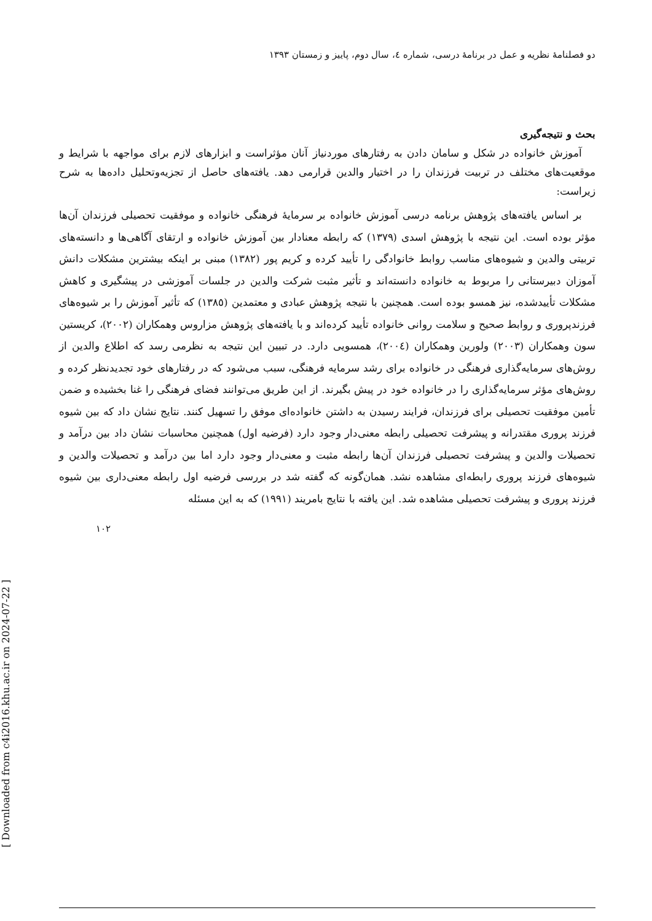دو فصلنامهٔ نظریه و عمل در برنامهٔ درسی، شماره ٤، سال دوم، پاییز و زمستان ١٣٩٣
بحث و نتیجه‌گیری
آموزش خانواده در شکل و سامان دادن به رفتارهای موردنیاز آنان مؤثراست و ابزارهای لازم برای مواجهه با شرایط و موقعیت‌های مختلف در تربیت فرزندان را در اختیار والدین قرارمی دهد. یافته‌های حاصل از تجزیه‌وتحلیل داده‌ها به شرح زیراست:
بر اساس یافته‌های پژوهش برنامه درسی آموزش خانواده بر سرمایهٔ فرهنگی خانواده و موفقیت تحصیلی فرزندان آن‌ها مؤثر بوده است. این نتیجه با پژوهش اسدی (١٣٧٩) که رابطه معنادار بین آموزش خانواده و ارتقای آگاهی‌ها و دانسته‌های تربیتی والدین و شیوه‌های مناسب روابط خانوادگی را تأیید کرده و کریم پور (١٣٨٢) مبنی بر اینکه بیشترین مشکلات دانش آموزان دبیرستانی را مربوط به خانواده دانسته‌اند و تأثیر مثبت شرکت والدین در جلسات آموزشی در پیشگیری و کاهش مشکلات تأییدشده، نیز همسو بوده است. همچنین با نتیجه پژوهش عبادی و معتمدین (١٣٨٥) که تأثیر آموزش را بر شیوه‌های فرزندپروری و روابط صحیح و سلامت روانی خانواده تأیید کرده‌اند و با یافته‌های پژوهش مزاروس وهمکاران (٢٠٠٢)، کریستین سون وهمکاران (٢٠٠٣) ولورین وهمکاران (٢٠٠٤)، همسویی دارد. در تبیین این نتیجه به نظرمی رسد که اطلاع والدین از روش‌های سرمایه‌گذاری فرهنگی در خانواده برای رشد سرمایه فرهنگی، سبب می‌شود که در رفتارهای خود تجدیدنظر کرده و روش‌های مؤثر سرمایه‌گذاری را در خانواده خود در پیش بگیرند. از این طریق می‌توانند فضای فرهنگی را غنا بخشیده و ضمن تأمین موفقیت تحصیلی برای فرزندان، فرایند رسیدن به داشتن خانواده‌ای موفق را تسهیل کنند. نتایج نشان داد که بین شیوه فرزند پروری مقتدرانه و پیشرفت تحصیلی رابطه معنی‌دار وجود دارد (فرضیه اول) همچنین محاسبات نشان داد بین درآمد و تحصیلات والدین و پیشرفت تحصیلی فرزندان آن‌ها رابطه مثبت و معنی‌دار وجود دارد اما بین درآمد و تحصیلات والدین و شیوه‌های فرزند پروری رابطه‌ای مشاهده نشد. همان‌گونه که گفته شد در بررسی فرضیه اول رابطه معنی‌داری بین شیوه فرزند پروری و پیشرفت تحصیلی مشاهده شد. این یافته با نتایج بامریند (١٩٩١) که به این مسئله
١٠٢
[ Downloaded from c4i2016.khu.ac.ir on 2024-07-22 ]